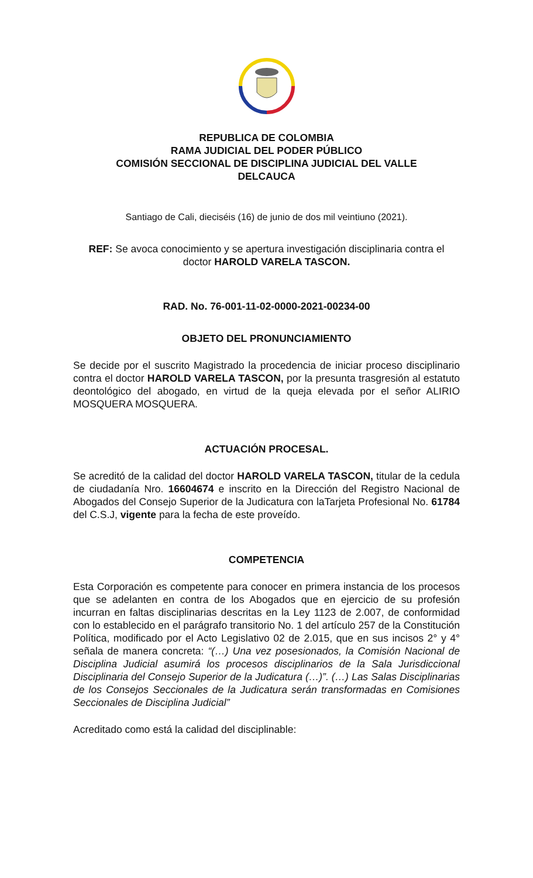REPUBLICA DE COLOMBIA
RAMA JUDICIAL DEL PODER PÚBLICO
COMISIÓN SECCIONAL DE DISCIPLINA JUDICIAL DEL VALLE
DELCAUCA
Santiago de Cali, dieciséis (16) de junio de dos mil veintiuno (2021).
REF: Se avoca conocimiento y se apertura investigación disciplinaria contra el doctor HAROLD VARELA TASCON.
RAD. No. 76-001-11-02-0000-2021-00234-00
OBJETO DEL PRONUNCIAMIENTO
Se decide por el suscrito Magistrado la procedencia de iniciar proceso disciplinario contra el doctor HAROLD VARELA TASCON, por la presunta trasgresión al estatuto deontológico del abogado, en virtud de la queja elevada por el señor ALIRIO MOSQUERA MOSQUERA.
ACTUACIÓN PROCESAL.
Se acreditó de la calidad del doctor HAROLD VARELA TASCON, titular de la cedula de ciudadanía Nro. 16604674 e inscrito en la Dirección del Registro Nacional de Abogados del Consejo Superior de la Judicatura con laTarjeta Profesional No. 61784 del C.S.J, vigente para la fecha de este proveído.
COMPETENCIA
Esta Corporación es competente para conocer en primera instancia de los procesos que se adelanten en contra de los Abogados que en ejercicio de su profesión incurran en faltas disciplinarias descritas en la Ley 1123 de 2.007, de conformidad con lo establecido en el parágrafo transitorio No. 1 del artículo 257 de la Constitución Política, modificado por el Acto Legislativo 02 de 2.015, que en sus incisos 2° y 4° señala de manera concreta: “(…) Una vez posesionados, la Comisión Nacional de Disciplina Judicial asumirá los procesos disciplinarios de la Sala Jurisdiccional Disciplinaria del Consejo Superior de la Judicatura (…)”. (…) Las Salas Disciplinarias de los Consejos Seccionales de la Judicatura serán transformadas en Comisiones Seccionales de Disciplina Judicial”
Acreditado como está la calidad del disciplinable: